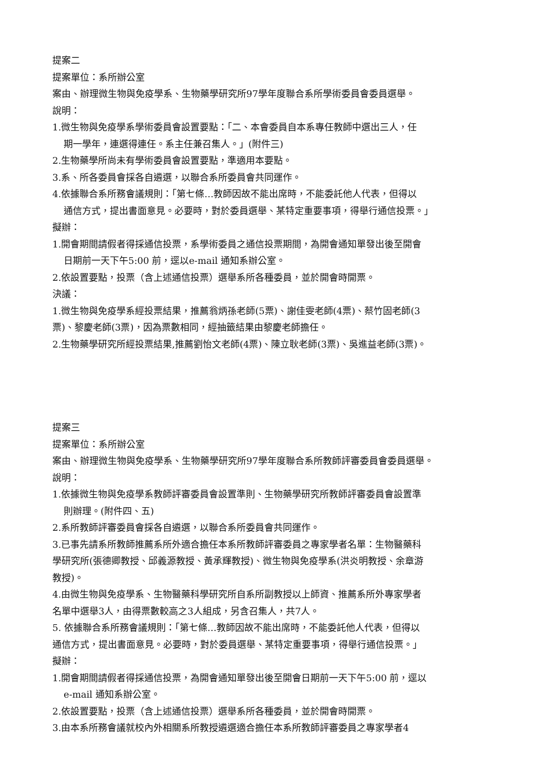提案二
提案單位：系所辦公室
案由、辦理微生物與免疫學系、生物藥學研究所97學年度聯合系所學術委員會委員選舉。
說明：
1.微生物與免疫學系學術委員會設置要點：「二、本會委員自本系專任教師中選出三人，任
期一學年，連選得連任。系主任兼召集人。」(附件三)
2.生物藥學所尚未有學術委員會設置要點，準適用本要點。
3.系、所各委員會採各自遴選，以聯合系所委員會共同運作。
4.依據聯合系所務會議規則：「第七條…教師因故不能出席時，不能委託他人代表，但得以
通信方式，提出書面意見。必要時，對於委員選舉、某特定重要事項，得舉行通信投票。」
擬辦：
1.開會期間請假者得採通信投票，系學術委員之通信投票期間，為開會通知單發出後至開會
日期前一天下午5:00 前，逕以e-mail 通知系辦公室。
2.依設置要點，投票（含上述通信投票）選舉系所各種委員，並於開會時開票。
決議：
1.微生物與免疫學系經投票結果，推薦翁炳孫老師(5票)、謝佳雯老師(4票)、蔡竹固老師(3
票)、黎慶老師(3票)，因為票數相同，經抽籤結果由黎慶老師擔任。
2.生物藥學研究所經投票結果,推薦劉怡文老師(4票)、陳立耿老師(3票)、吳進益老師(3票)。
提案三
提案單位：系所辦公室
案由、辦理微生物與免疫學系、生物藥學研究所97學年度聯合系所教師評審委員會委員選舉。
說明：
1.依據微生物與免疫學系教師評審委員會設置準則、生物藥學研究所教師評審委員會設置準
則辦理。(附件四、五)
2.系所教師評審委員會採各自遴選，以聯合系所委員會共同運作。
3.已事先請系所教師推薦系所外適合擔任本系所教師評審委員之專家學者名單：生物醫藥科
學研究所(張德卿教授、邱義源教授、黃承輝教授)、微生物與免疫學系(洪炎明教授、余章游
教授)。
4.由微生物與免疫學系、生物醫藥科學研究所自系所副教授以上師資、推薦系所外專家學者
名單中選舉3人，由得票數較高之3人組成，另含召集人，共7人。
5. 依據聯合系所務會議規則：「第七條…教師因故不能出席時，不能委託他人代表，但得以
通信方式，提出書面意見。必要時，對於委員選舉、某特定重要事項，得舉行通信投票。」
擬辦：
1.開會期間請假者得採通信投票，為開會通知單發出後至開會日期前一天下午5:00 前，逕以
e-mail 通知系辦公室。
2.依設置要點，投票（含上述通信投票）選舉系所各種委員，並於開會時開票。
3.由本系所務會議就校內外相關系所教授遴選適合擔任本系所教師評審委員之專家學者4